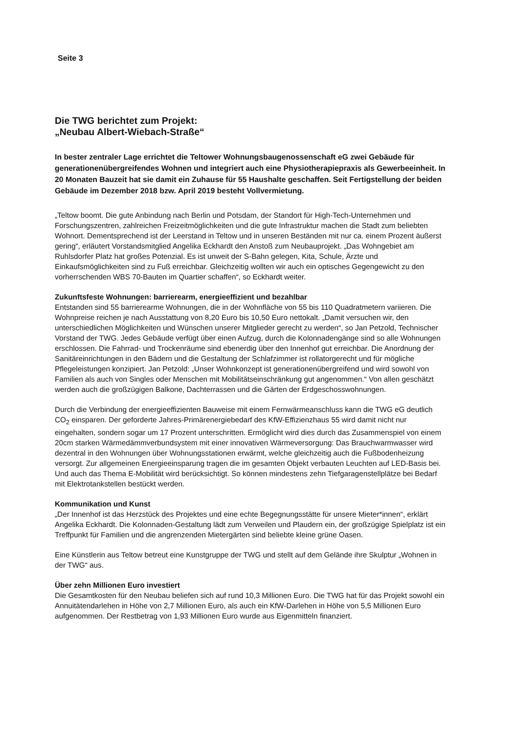Seite 3
Die TWG berichtet zum Projekt:
„Neubau Albert-Wiebach-Straße“
In bester zentraler Lage errichtet die Teltower Wohnungsbaugenossenschaft eG zwei Gebäude für generationenübergreifendes Wohnen und integriert auch eine Physiotherapiepraxis als Gewerbeeinheit. In 20 Monaten Bauzeit hat sie damit ein Zuhause für 55 Haushalte geschaffen. Seit Fertigstellung der beiden Gebäude im Dezember 2018 bzw. April 2019 besteht Vollvermietung.
„Teltow boomt. Die gute Anbindung nach Berlin und Potsdam, der Standort für High-Tech-Unternehmen und Forschungszentren, zahlreichen Freizeitmöglichkeiten und die gute Infrastruktur machen die Stadt zum beliebten Wohnort. Dementsprechend ist der Leerstand in Teltow und in unseren Beständen mit nur ca. einem Prozent äußerst gering“, erläutert Vorstandsmitglied Angelika Eckhardt den Anstoß zum Neubauprojekt. „Das Wohngebiet am Ruhlsdorfer Platz hat großes Potenzial. Es ist unweit der S-Bahn gelegen, Kita, Schule, Ärzte und Einkaufsmöglichkeiten sind zu Fuß erreichbar. Gleichzeitig wollten wir auch ein optisches Gegengewicht zu den vorherrschenden WBS 70-Bauten im Quartier schaffen“, so Eckhardt weiter.
Zukunftsfeste Wohnungen: barrierearm, energieeffizient und bezahlbar
Entstanden sind 55 barrierearme Wohnungen, die in der Wohnfläche von 55 bis 110 Quadratmetern variieren. Die Wohnpreise reichen je nach Ausstattung von 8,20 Euro bis 10,50 Euro nettokalt. „Damit versuchen wir, den unterschiedlichen Möglichkeiten und Wünschen unserer Mitglieder gerecht zu werden“, so Jan Petzold, Technischer Vorstand der TWG. Jedes Gebäude verfügt über einen Aufzug, durch die Kolonnadengänge sind so alle Wohnungen erschlossen. Die Fahrrad- und Trockenräume sind ebenerdig über den Innenhof gut erreichbar. Die Anordnung der Sanitäreinrichtungen in den Bädern und die Gestaltung der Schlafzimmer ist rollatorgerecht und für mögliche Pflegeleistungen konzipiert. Jan Petzold: „Unser Wohnkonzept ist generationenübergreifend und wird sowohl von Familien als auch von Singles oder Menschen mit Mobilitätseinschränkung gut angenommen.“ Von allen geschätzt werden auch die großzügigen Balkone, Dachterrassen und die Gärten der Erdgeschosswohnungen.
Durch die Verbindung der energieeffizienten Bauweise mit einem Fernwärmeanschluss kann die TWG eG deutlich CO<sub>2</sub> einsparen. Der geforderte Jahres-Primärenergiebedarf des KfW-Effizienzhaus 55 wird damit nicht nur eingehalten, sondern sogar um 17 Prozent unterschritten. Ermöglicht wird dies durch das Zusammenspiel von einem 20cm starken Wärmedämmverbundsystem mit einer innovativen Wärmeversorgung: Das Brauchwarmwasser wird dezentral in den Wohnungen über Wohnungsstationen erwärmt, welche gleichzeitig auch die Fußbodenheizung versorgt. Zur allgemeinen Energieeinsparung tragen die im gesamten Objekt verbauten Leuchten auf LED-Basis bei. Und auch das Thema E-Mobilität wird berücksichtigt. So können mindestens zehn Tiefgaragenstellplätze bei Bedarf mit Elektrotankstellen bestückt werden.
Kommunikation und Kunst
„Der Innenhof ist das Herzstück des Projektes und eine echte Begegnungsstätte für unsere Mieter*innen“, erklärt Angelika Eckhardt. Die Kolonnaden-Gestaltung lädt zum Verweilen und Plaudern ein, der großzügige Spielplatz ist ein Treffpunkt für Familien und die angrenzenden Mietergärten sind beliebte kleine grüne Oasen.
Eine Künstlerin aus Teltow betreut eine Kunstgruppe der TWG und stellt auf dem Gelände ihre Skulptur „Wohnen in der TWG“ aus.
Über zehn Millionen Euro investiert
Die Gesamtkosten für den Neubau beliefen sich auf rund 10,3 Millionen Euro. Die TWG hat für das Projekt sowohl ein Annuitätendarlehen in Höhe von 2,7 Millionen Euro, als auch ein KfW-Darlehen in Höhe von 5,5 Millionen Euro aufgenommen. Der Restbetrag von 1,93 Millionen Euro wurde aus Eigenmitteln finanziert.